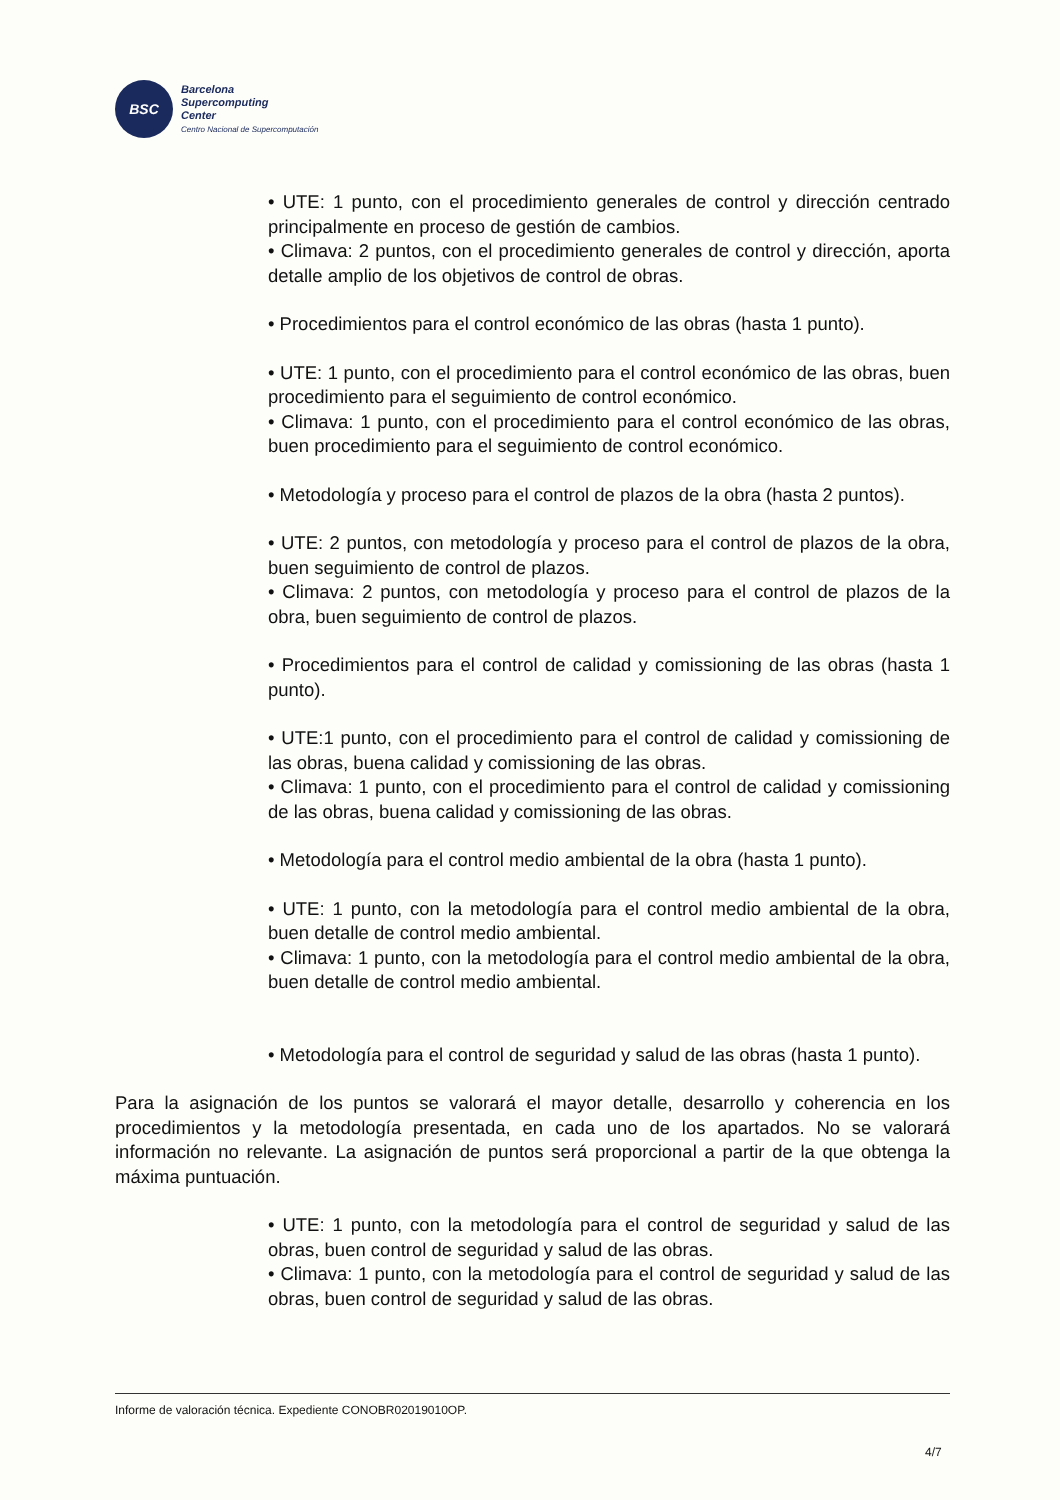BSC
Barcelona
Supercomputing
Center
Centro Nacional de Supercomputación
• UTE: 1 punto, con el procedimiento generales de control y dirección centrado principalmente en proceso de gestión de cambios.
• Climava: 2 puntos, con el procedimiento generales de control y dirección, aporta detalle amplio de los objetivos de control de obras.
• Procedimientos para el control económico de las obras (hasta 1 punto).
• UTE: 1 punto, con el procedimiento para el control económico de las obras, buen procedimiento para el seguimiento de control económico.
• Climava: 1 punto, con el procedimiento para el control económico de las obras, buen procedimiento para el seguimiento de control económico.
• Metodología y proceso para el control de plazos de la obra (hasta 2 puntos).
• UTE: 2 puntos, con metodología y proceso para el control de plazos de la obra, buen seguimiento de control de plazos.
• Climava: 2 puntos, con metodología y proceso para el control de plazos de la obra, buen seguimiento de control de plazos.
• Procedimientos para el control de calidad y comissioning de las obras (hasta 1 punto).
• UTE:1 punto, con el procedimiento para el control de calidad y comissioning de las obras, buena calidad y comissioning de las obras.
• Climava: 1 punto, con el procedimiento para el control de calidad y comissioning de las obras, buena calidad y comissioning de las obras.
• Metodología para el control medio ambiental de la obra (hasta 1 punto).
• UTE: 1 punto, con la metodología para el control medio ambiental de la obra, buen detalle de control medio ambiental.
• Climava: 1 punto, con la metodología para el control medio ambiental de la obra, buen detalle de control medio ambiental.
• Metodología para el control de seguridad y salud de las obras (hasta 1 punto).
Para la asignación de los puntos se valorará el mayor detalle, desarrollo y coherencia en los procedimientos y la metodología presentada, en cada uno de los apartados. No se valorará información no relevante. La asignación de puntos será proporcional a partir de la que obtenga la máxima puntuación.
• UTE: 1 punto, con la metodología para el control de seguridad y salud de las obras, buen control de seguridad y salud de las obras.
• Climava: 1 punto, con la metodología para el control de seguridad y salud de las obras, buen control de seguridad y salud de las obras.
Informe de valoración técnica. Expediente CONOBR02019010OP.
4/7